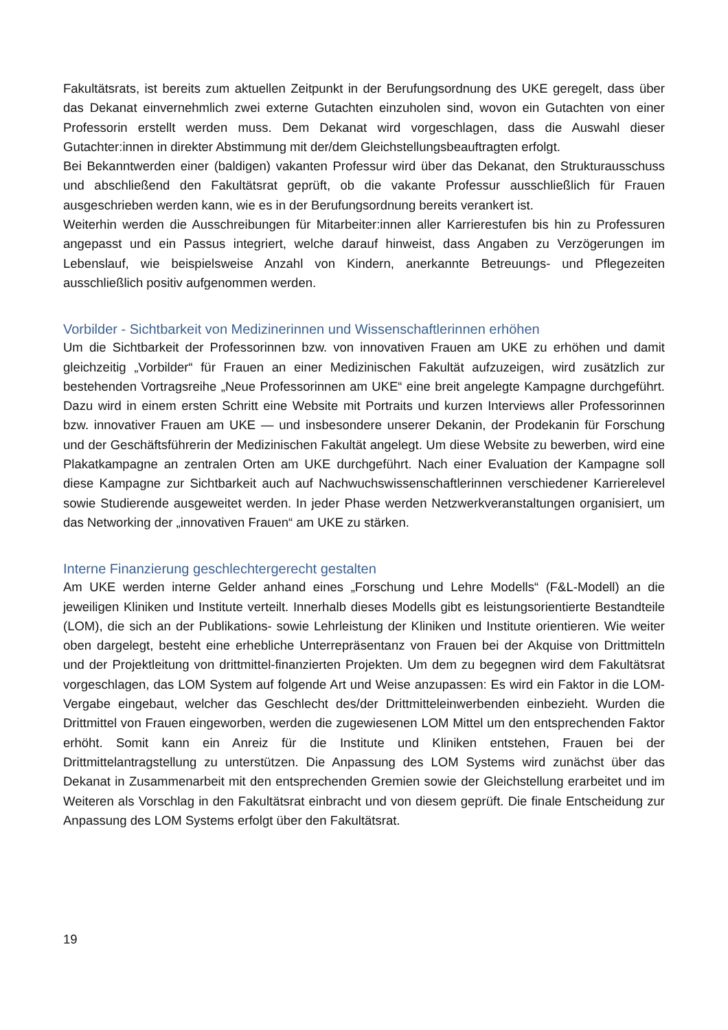Fakultätsrats, ist bereits zum aktuellen Zeitpunkt in der Berufungsordnung des UKE geregelt, dass über das Dekanat einvernehmlich zwei externe Gutachten einzuholen sind, wovon ein Gutachten von einer Professorin erstellt werden muss. Dem Dekanat wird vorgeschlagen, dass die Auswahl dieser Gutachter:innen in direkter Abstimmung mit der/dem Gleichstellungsbeauftragten erfolgt.
Bei Bekanntwerden einer (baldigen) vakanten Professur wird über das Dekanat, den Strukturausschuss und abschließend den Fakultätsrat geprüft, ob die vakante Professur ausschließlich für Frauen ausgeschrieben werden kann, wie es in der Berufungsordnung bereits verankert ist.
Weiterhin werden die Ausschreibungen für Mitarbeiter:innen aller Karrierestufen bis hin zu Professuren angepasst und ein Passus integriert, welche darauf hinweist, dass Angaben zu Verzögerungen im Lebenslauf, wie beispielsweise Anzahl von Kindern, anerkannte Betreuungs- und Pflegezeiten ausschließlich positiv aufgenommen werden.
Vorbilder - Sichtbarkeit von Medizinerinnen und Wissenschaftlerinnen erhöhen
Um die Sichtbarkeit der Professorinnen bzw. von innovativen Frauen am UKE zu erhöhen und damit gleichzeitig „Vorbilder“ für Frauen an einer Medizinischen Fakultät aufzuzeigen, wird zusätzlich zur bestehenden Vortragsreihe „Neue Professorinnen am UKE“ eine breit angelegte Kampagne durchgeführt. Dazu wird in einem ersten Schritt eine Website mit Portraits und kurzen Interviews aller Professorinnen bzw. innovativer Frauen am UKE — und insbesondere unserer Dekanin, der Prodekanin für Forschung und der Geschäftsführerin der Medizinischen Fakultät angelegt. Um diese Website zu bewerben, wird eine Plakatkampagne an zentralen Orten am UKE durchgeführt. Nach einer Evaluation der Kampagne soll diese Kampagne zur Sichtbarkeit auch auf Nachwuchswissenschaftlerinnen verschiedener Karrierelevel sowie Studierende ausgeweitet werden. In jeder Phase werden Netzwerkveranstaltungen organisiert, um das Networking der „innovativen Frauen“ am UKE zu stärken.
Interne Finanzierung geschlechtergerecht gestalten
Am UKE werden interne Gelder anhand eines „Forschung und Lehre Modells“ (F&L-Modell) an die jeweiligen Kliniken und Institute verteilt. Innerhalb dieses Modells gibt es leistungsorientierte Bestandteile (LOM), die sich an der Publikations- sowie Lehrleistung der Kliniken und Institute orientieren. Wie weiter oben dargelegt, besteht eine erhebliche Unterrepräsentanz von Frauen bei der Akquise von Drittmitteln und der Projektleitung von drittmittel-finanzierten Projekten. Um dem zu begegnen wird dem Fakultätsrat vorgeschlagen, das LOM System auf folgende Art und Weise anzupassen: Es wird ein Faktor in die LOM-Vergabe eingebaut, welcher das Geschlecht des/der Drittmitteleinwerbenden einbezieht. Wurden die Drittmittel von Frauen eingeworben, werden die zugewiesenen LOM Mittel um den entsprechenden Faktor erhöht. Somit kann ein Anreiz für die Institute und Kliniken entstehen, Frauen bei der Drittmittelantragstellung zu unterstützen. Die Anpassung des LOM Systems wird zunächst über das Dekanat in Zusammenarbeit mit den entsprechenden Gremien sowie der Gleichstellung erarbeitet und im Weiteren als Vorschlag in den Fakultätsrat einbracht und von diesem geprüft. Die finale Entscheidung zur Anpassung des LOM Systems erfolgt über den Fakultätsrat.
19